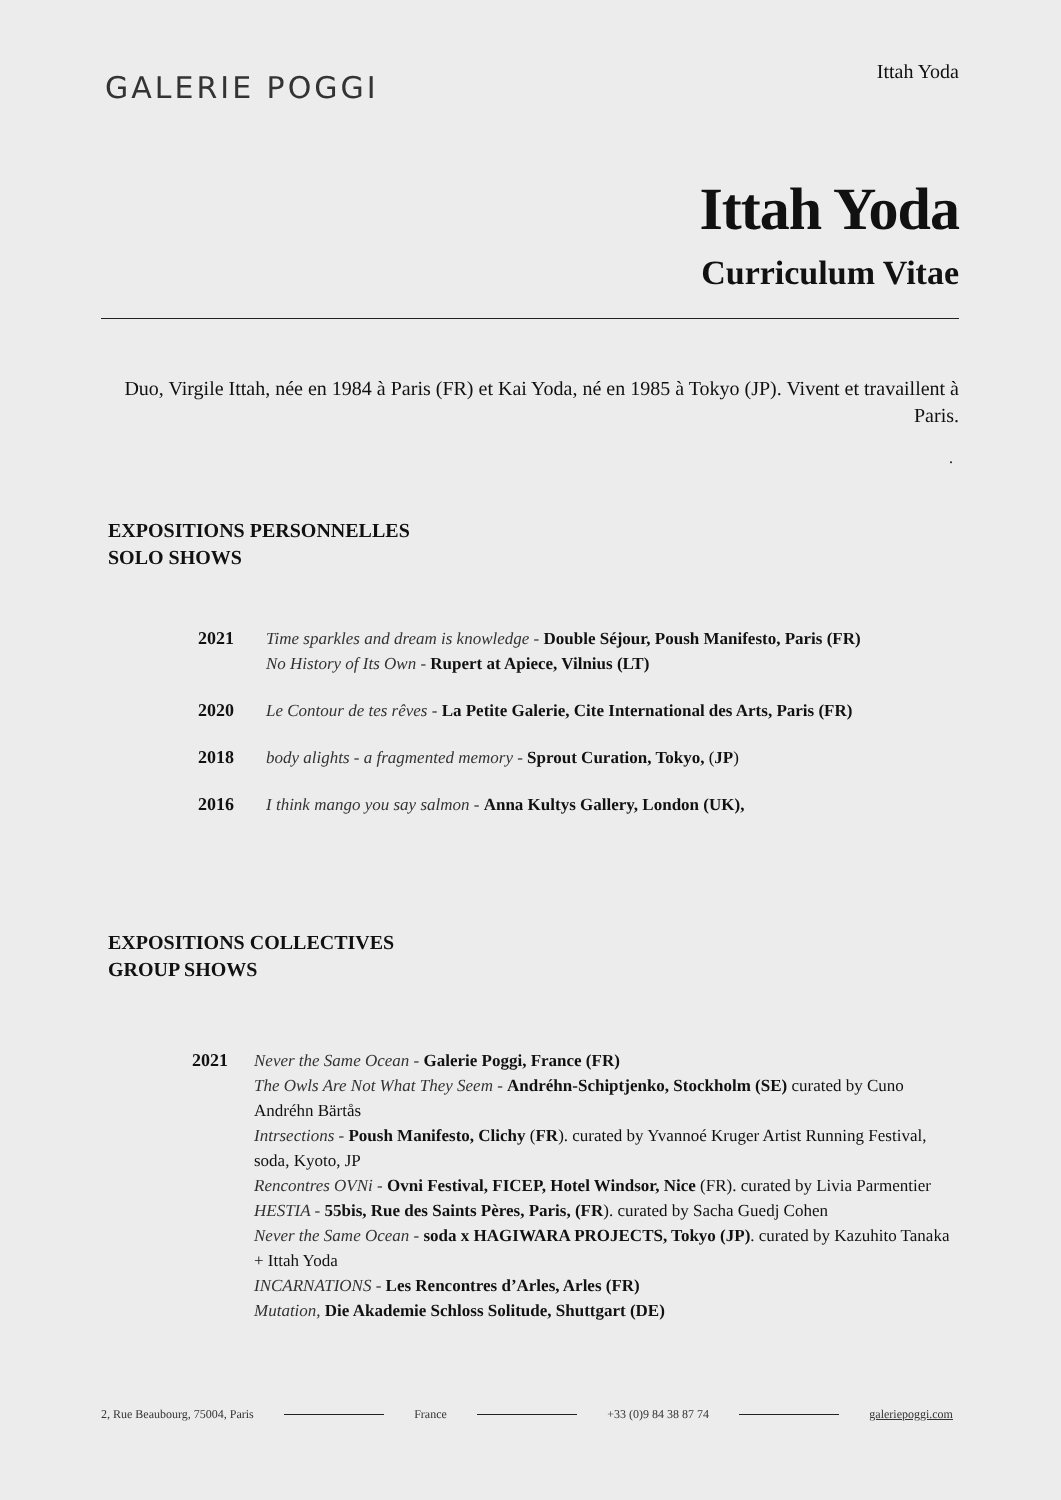GALERIE POGGI
Ittah Yoda
Ittah Yoda
Curriculum Vitae
Duo, Virgile Ittah, née en 1984 à Paris (FR) et Kai Yoda, né en 1985 à Tokyo (JP). Vivent et travaillent à Paris.
.
EXPOSITIONS PERSONNELLES
SOLO SHOWS
| 2021 | Time sparkles and dream is knowledge - Double Séjour, Poush Manifesto, Paris (FR) No History of Its Own - Rupert at Apiece, Vilnius (LT) |
| 2020 | Le Contour de tes rêves - La Petite Galerie, Cite International des Arts, Paris (FR) |
| 2018 | body alights - a fragmented memory - Sprout Curation, Tokyo, ( JP ) |
| 2016 | I think mango you say salmon - Anna Kultys Gallery, London (UK), |
EXPOSITIONS COLLECTIVES
GROUP SHOWS
| 2021 | Never the Same Ocean - Galerie Poggi, France (FR) The Owls Are Not What They Seem - Andréhn-Schiptjenko, Stockholm (SE) curated by Cuno Andréhn Bärtås Intrsections - Poush Manifesto, Clichy ( FR ). curated by Yvannoé Kruger Artist Running Festival, soda, Kyoto, JP Rencontres OVNi - Ovni Festival, FICEP, Hotel Windsor, Nice (FR). curated by Livia Parmentier HESTIA - 55bis, Rue des Saints Pères, Paris, (FR ). curated by Sacha Guedj Cohen Never the Same Ocean - soda x HAGIWARA PROJECTS, Tokyo (JP) . curated by Kazuhito Tanaka + Ittah Yoda INCARNATIONS - Les Rencontres d’Arles, Arles (FR) Mutation, Die Akademie Schloss Solitude, Shuttgart (DE) |
2, Rue Beaubourg, 75004, Paris France +33 (0)9 84 38 87 74 galeriepoggi.com